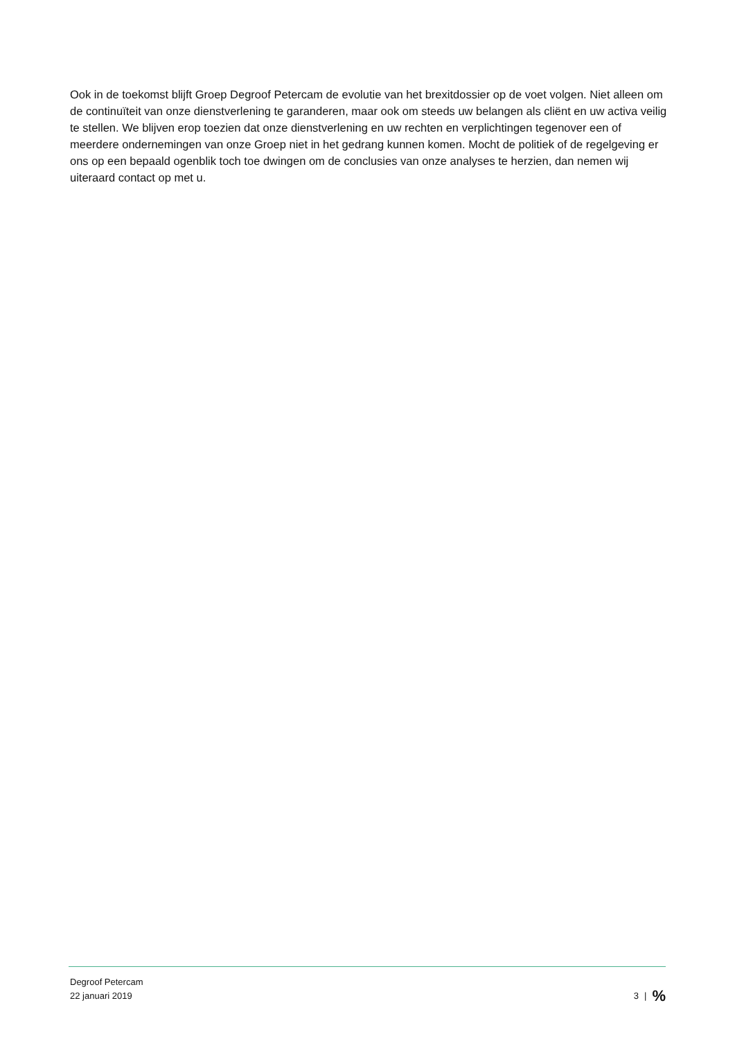Ook in de toekomst blijft Groep Degroof Petercam de evolutie van het brexitdossier op de voet volgen. Niet alleen om de continuïteit van onze dienstverlening te garanderen, maar ook om steeds uw belangen als cliënt en uw activa veilig te stellen. We blijven erop toezien dat onze dienstverlening en uw rechten en verplichtingen tegenover een of meerdere ondernemingen van onze Groep niet in het gedrang kunnen komen. Mocht de politiek of de regelgeving er ons op een bepaald ogenblik toch toe dwingen om de conclusies van onze analyses te herzien, dan nemen wij uiteraard contact op met u.
Degroof Petercam
22 januari 2019
3 |%